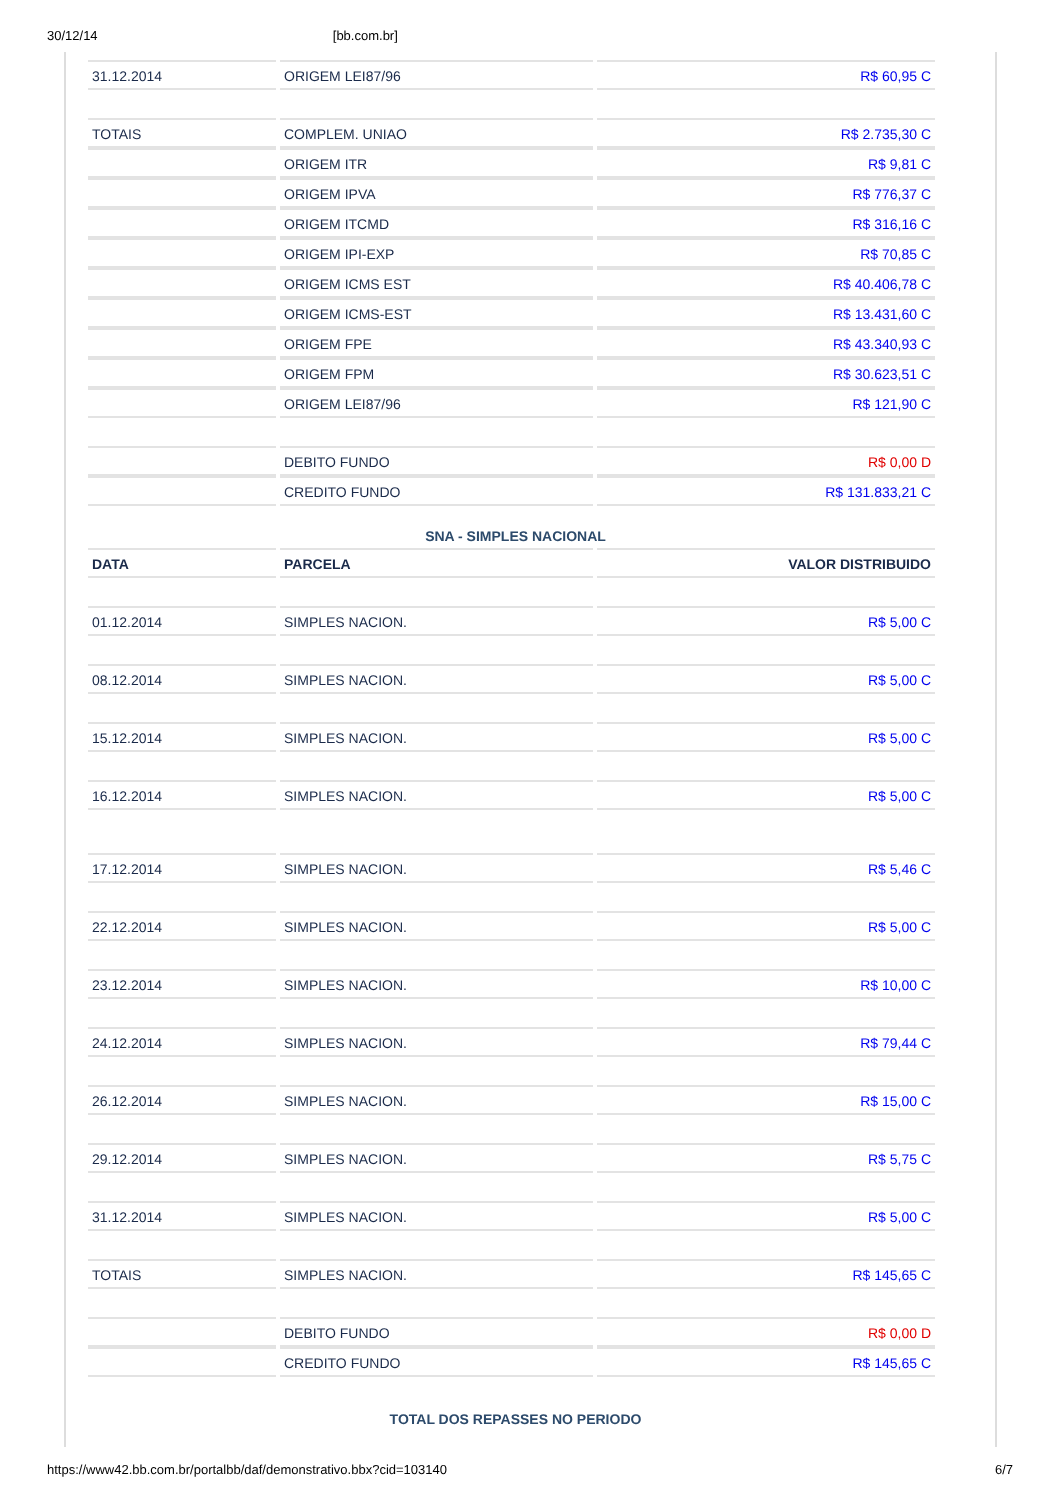30/12/14 [bb.com.br]
| 31.12.2014 | ORIGEM LEI87/96 | R$ 60,95 C |
| TOTAIS | COMPLEM. UNIAO | R$ 2.735,30 C |
| | ORIGEM ITR | R$ 9,81 C |
| | ORIGEM IPVA | R$ 776,37 C |
| | ORIGEM ITCMD | R$ 316,16 C |
| | ORIGEM IPI-EXP | R$ 70,85 C |
| | ORIGEM ICMS EST | R$ 40.406,78 C |
| | ORIGEM ICMS-EST | R$ 13.431,60 C |
| | ORIGEM FPE | R$ 43.340,93 C |
| | ORIGEM FPM | R$ 30.623,51 C |
| | ORIGEM LEI87/96 | R$ 121,90 C |
| | DEBITO FUNDO | R$ 0,00 D |
| | CREDITO FUNDO | R$ 131.833,21 C |
SNA - SIMPLES NACIONAL
| DATA | PARCELA | VALOR DISTRIBUIDO |
| --- | --- | --- |
| 01.12.2014 | SIMPLES NACION. | R$ 5,00 C |
| 08.12.2014 | SIMPLES NACION. | R$ 5,00 C |
| 15.12.2014 | SIMPLES NACION. | R$ 5,00 C |
| 16.12.2014 | SIMPLES NACION. | R$ 5,00 C |
| 17.12.2014 | SIMPLES NACION. | R$ 5,46 C |
| 22.12.2014 | SIMPLES NACION. | R$ 5,00 C |
| 23.12.2014 | SIMPLES NACION. | R$ 10,00 C |
| 24.12.2014 | SIMPLES NACION. | R$ 79,44 C |
| 26.12.2014 | SIMPLES NACION. | R$ 15,00 C |
| 29.12.2014 | SIMPLES NACION. | R$ 5,75 C |
| 31.12.2014 | SIMPLES NACION. | R$ 5,00 C |
| TOTAIS | SIMPLES NACION. | R$ 145,65 C |
| | DEBITO FUNDO | R$ 0,00 D |
| | CREDITO FUNDO | R$ 145,65 C |
TOTAL DOS REPASSES NO PERIODO
https://www42.bb.com.br/portalbb/daf/demonstrativo.bbx?cid=103140 6/7